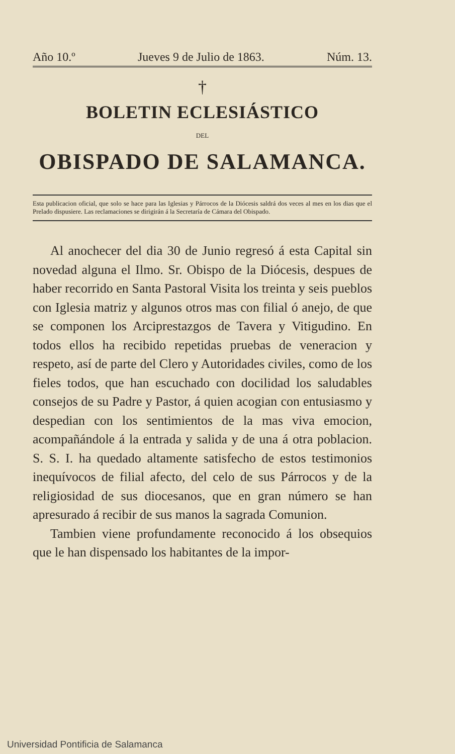Año 10.º Jueves 9 de Julio de 1863. Núm. 13.
†
BOLETIN ECLESIÁSTICO
DEL
OBISPADO DE SALAMANCA.
Esta publicacion oficial, que solo se hace para las Iglesias y Párrocos de la Diócesis saldrá dos veces al mes en los dias que el Prelado dispusiere. Las reclamaciones se dirigirán á la Secretaría de Cámara del Obispado.
Al anochecer del dia 30 de Junio regresó á esta Capital sin novedad alguna el Ilmo. Sr. Obispo de la Diócesis, despues de haber recorrido en Santa Pastoral Visita los treinta y seis pueblos con Iglesia matriz y algunos otros mas con filial ó anejo, de que se componen los Arciprestazgos de Tavera y Vitigudino. En todos ellos ha recibido repetidas pruebas de veneracion y respeto, así de parte del Clero y Autoridades civiles, como de los fieles todos, que han escuchado con docilidad los saludables consejos de su Padre y Pastor, á quien acogian con entusiasmo y despedian con los sentimientos de la mas viva emocion, acompañándole á la entrada y salida y de una á otra poblacion. S. S. I. ha quedado altamente satisfecho de estos testimonios inequívocos de filial afecto, del celo de sus Párrocos y de la religiosidad de sus diocesanos, que en gran número se han apresurado á recibir de sus manos la sagrada Comunion.
Tambien viene profundamente reconocido á los obsequios que le han dispensado los habitantes de la impor-
Universidad Pontificia de Salamanca